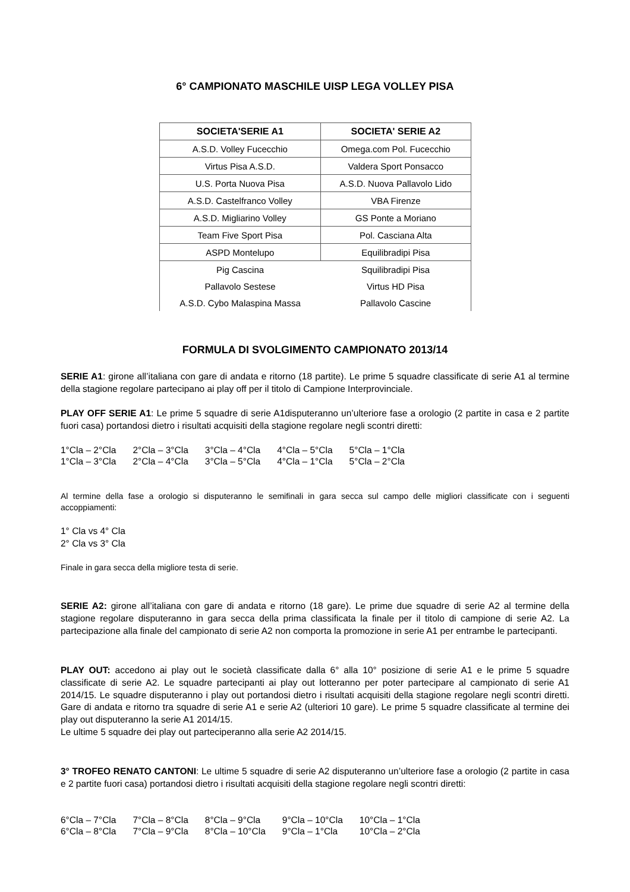6° CAMPIONATO MASCHILE UISP LEGA VOLLEY PISA
| SOCIETA'SERIE A1 | SOCIETA' SERIE A2 |
| --- | --- |
| A.S.D. Volley Fucecchio | Omega.com Pol. Fucecchio |
| Virtus Pisa A.S.D. | Valdera Sport Ponsacco |
| U.S. Porta Nuova Pisa | A.S.D. Nuova Pallavolo Lido |
| A.S.D. Castelfranco Volley | VBA Firenze |
| A.S.D. Migliarino Volley | GS Ponte a Moriano |
| Team Five Sport Pisa | Pol. Casciana Alta |
| ASPD Montelupo | Equilibradipi Pisa |
| Pig Cascina | Squilibradipi Pisa |
| Pallavolo Sestese | Virtus HD Pisa |
| A.S.D. Cybo Malaspina Massa | Pallavolo Cascine |
FORMULA DI SVOLGIMENTO CAMPIONATO 2013/14
SERIE A1: girone all’italiana con gare di andata e ritorno (18 partite). Le prime 5 squadre classificate di serie A1 al termine della stagione regolare partecipano ai play off per il titolo di Campione Interprovinciale.
PLAY OFF SERIE A1: Le prime 5 squadre di serie A1disputeranno un’ulteriore fase a orologio (2 partite in casa e 2 partite fuori casa) portandosi dietro i risultati acquisiti della stagione regolare negli scontri diretti:
| 1°Cla – 2°Cla | 2°Cla – 3°Cla | 3°Cla – 4°Cla | 4°Cla – 5°Cla | 5°Cla – 1°Cla |
| 1°Cla – 3°Cla | 2°Cla – 4°Cla | 3°Cla – 5°Cla | 4°Cla – 1°Cla | 5°Cla – 2°Cla |
Al termine della fase a orologio si disputeranno le semifinali in gara secca sul campo delle migliori classificate con i seguenti accoppiamenti:
1° Cla vs 4° Cla
2° Cla vs 3° Cla
Finale in gara secca della migliore testa di serie.
SERIE A2: girone all’italiana con gare di andata e ritorno (18 gare). Le prime due squadre di serie A2 al termine della stagione regolare disputeranno in gara secca della prima classificata la finale per il titolo di campione di serie A2. La partecipazione alla finale del campionato di serie A2 non comporta la promozione in serie A1 per entrambe le partecipanti.
PLAY OUT: accedono ai play out le società classificate dalla 6° alla 10° posizione di serie A1 e le prime 5 squadre classificate di serie A2. Le squadre partecipanti ai play out lotteranno per poter partecipare al campionato di serie A1 2014/15. Le squadre disputeranno i play out portandosi dietro i risultati acquisiti della stagione regolare negli scontri diretti. Gare di andata e ritorno tra squadre di serie A1 e serie A2 (ulteriori 10 gare). Le prime 5 squadre classificate al termine dei play out disputeranno la serie A1 2014/15.
Le ultime 5 squadre dei play out parteciperanno alla serie A2 2014/15.
3° TROFEO RENATO CANTONI: Le ultime 5 squadre di serie A2 disputeranno un’ulteriore fase a orologio (2 partite in casa e 2 partite fuori casa) portandosi dietro i risultati acquisiti della stagione regolare negli scontri diretti:
| 6°Cla – 7°Cla | 7°Cla – 8°Cla | 8°Cla – 9°Cla | 9°Cla – 10°Cla | 10°Cla – 1°Cla |
| 6°Cla – 8°Cla | 7°Cla – 9°Cla | 8°Cla – 10°Cla | 9°Cla – 1°Cla | 10°Cla – 2°Cla |